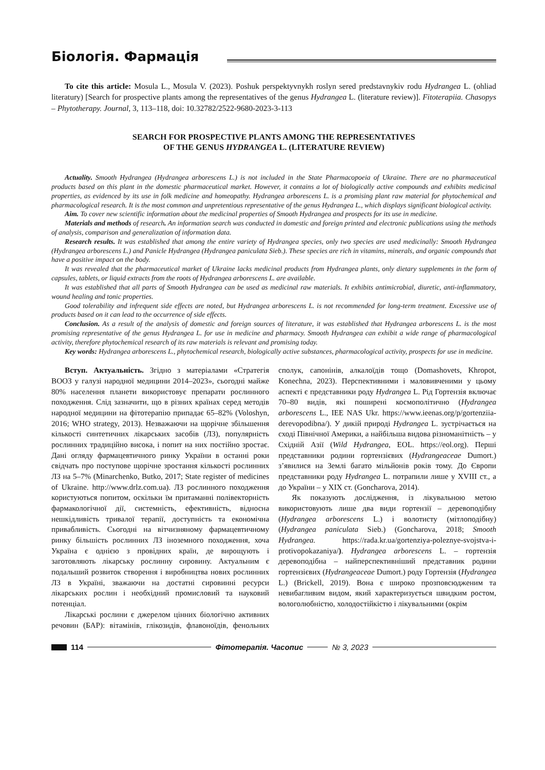Біологія. Фармація
To cite this article: Mosula L., Mosula V. (2023). Poshuk perspektyvnykh roslyn sered predstavnykiv rodu Hydrangea L. (ohliad literatury) [Search for prospective plants among the representatives of the genus Hydrangea L. (literature review)]. Fitoterapiia. Chasopys – Phytotherapy. Journal, 3, 113–118, doi: 10.32782/2522-9680-2023-3-113
SEARCH FOR PROSPECTIVE PLANTS AMONG THE REPRESENTATIVES
OF THE GENUS HYDRANGEA L. (LITERATURE REVIEW)
Actuality. Smooth Hydrangea (Hydrangea arborescens L.) is not included in the State Pharmacopoeia of Ukraine. There are no pharmaceutical products based on this plant in the domestic pharmaceutical market. However, it contains a lot of biologically active compounds and exhibits medicinal properties, as evidenced by its use in folk medicine and homeopathy. Hydrangea arborescens L. is a promising plant raw material for phytochemical and pharmacological research. It is the most common and unpretentious representative of the genus Hydrangea L., which displays significant biological activity.
Aim. To cover new scientific information about the medicinal properties of Smooth Hydrangea and prospects for its use in medicine.
Materials and methods of research. An information search was conducted in domestic and foreign printed and electronic publications using the methods of analysis, comparison and generalization of information data.
Research results. It was established that among the entire variety of Hydrangea species, only two species are used medicinally: Smooth Hydrangea (Hydrangea arborescens L.) and Panicle Hydrangea (Hydrangea paniculata Sieb.). These species are rich in vitamins, minerals, and organic compounds that have a positive impact on the body.
It was revealed that the pharmaceutical market of Ukraine lacks medicinal products from Hydrangea plants, only dietary supplements in the form of capsules, tablets, or liquid extracts from the roots of Hydrangea arborescens L. are available.
It was established that all parts of Smooth Hydrangea can be used as medicinal raw materials. It exhibits antimicrobial, diuretic, anti-inflammatory, wound healing and tonic properties.
Good tolerability and infrequent side effects are noted, but Hydrangea arborescens L. is not recommended for long-term treatment. Excessive use of products based on it can lead to the occurrence of side effects.
Conclusion. As a result of the analysis of domestic and foreign sources of literature, it was established that Hydrangea arborescens L. is the most promising representative of the genus Hydrangea L. for use in medicine and pharmacy. Smooth Hydrangea can exhibit a wide range of pharmacological activity, therefore phytochemical research of its raw materials is relevant and promising today.
Key words: Hydrangea arborescens L., phytochemical research, biologically active substances, pharmacological activity, prospects for use in medicine.
Вступ. Актуальність. Згідно з матеріалами «Стратегія ВООЗ у галузі народної медицини 2014–2023», сьогодні майже 80% населення планети використовує препарати рослинного походження. Слід зазначити, що в різних країнах серед методів народної медицини на фітотерапію припадає 65–82% (Voloshyn, 2016; WHO strategy, 2013). Незважаючи на щорічне збільшення кількості синтетичних лікарських засобів (ЛЗ), популярність рослинних традиційно висока, і попит на них постійно зростає. Дані огляду фармацевтичного ринку України в останні роки свідчать про поступове щорічне зростання кількості рослинних ЛЗ на 5–7% (Minarchenko, Butko, 2017; State register of medicines of Ukraine. http://www.drlz.com.ua). ЛЗ рослинного походження користуються попитом, оскільки їм притаманні полівекторність фармакологічної дії, системність, ефективність, відносна нешкідливість тривалої терапії, доступність та економічна привабливість. Сьогодні на вітчизняному фармацевтичному ринку більшість рослинних ЛЗ іноземного походження, хоча Україна є однією з провідних країн, де вирощують і заготовляють лікарську рослинну сировину. Актуальним є подальший розвиток створення і виробництва нових рослинних ЛЗ в Україні, зважаючи на достатні сировинні ресурси лікарських рослин і необхідний промисловий та науковий потенціал.
Лікарські рослини є джерелом цінних біологічно активних речовин (БАР): вітамінів, глікозидів, флавоноїдів, фенольних сполук, сапонінів, алкалоїдів тощо (Domashovets, Khropot, Konechna, 2023). Перспективними і маловивченими у цьому аспекті є представники роду Hydrangea L. Рід Гортензія включає 70–80 видів, які поширені космополітично (Hydrangea arborescens L., IEE NAS Ukr. https://www.ieenas.org/p/gortenziia-derevopodibna/). У дикій природі Hydrangea L. зустрічається на сході Північної Америки, а найбільша видова різноманітність – у Східній Азії (Wild Hydrangea, EOL. https://eol.org). Перші представники родини гортензієвих (Hydrangeaceae Dumort.) з’явилися на Землі багато мільйонів років тому. До Європи представники роду Hydrangea L. потрапили лише у XVIII ст., а до України – у XIX ст. (Goncharova, 2014).
Як показують дослідження, із лікувальною метою використовують лише два види гортензії – деревоподібну (Hydrangea arborescens L.) і волотисту (мітлоподібну) (Hydrangea paniculata Sieb.) (Goncharova, 2018; Smooth Hydrangea. https://rada.kr.ua/gortenziya-poleznye-svojstva-i-protivopokazaniya/). Hydrangea arborescens L. – гортензія деревоподібна – найперспективніший представник родини гортензієвих (Hydrangeaceae Dumort.) роду Гортензія (Hydrangea L.) (Brickell, 2019). Вона є широко прозповсюдженим та невибагливим видом, який характеризується швидким ростом, вологолюбністю, холодостійкістю і лікувальними (окрім
114 Фітотерапія. Часопис № 3, 2023